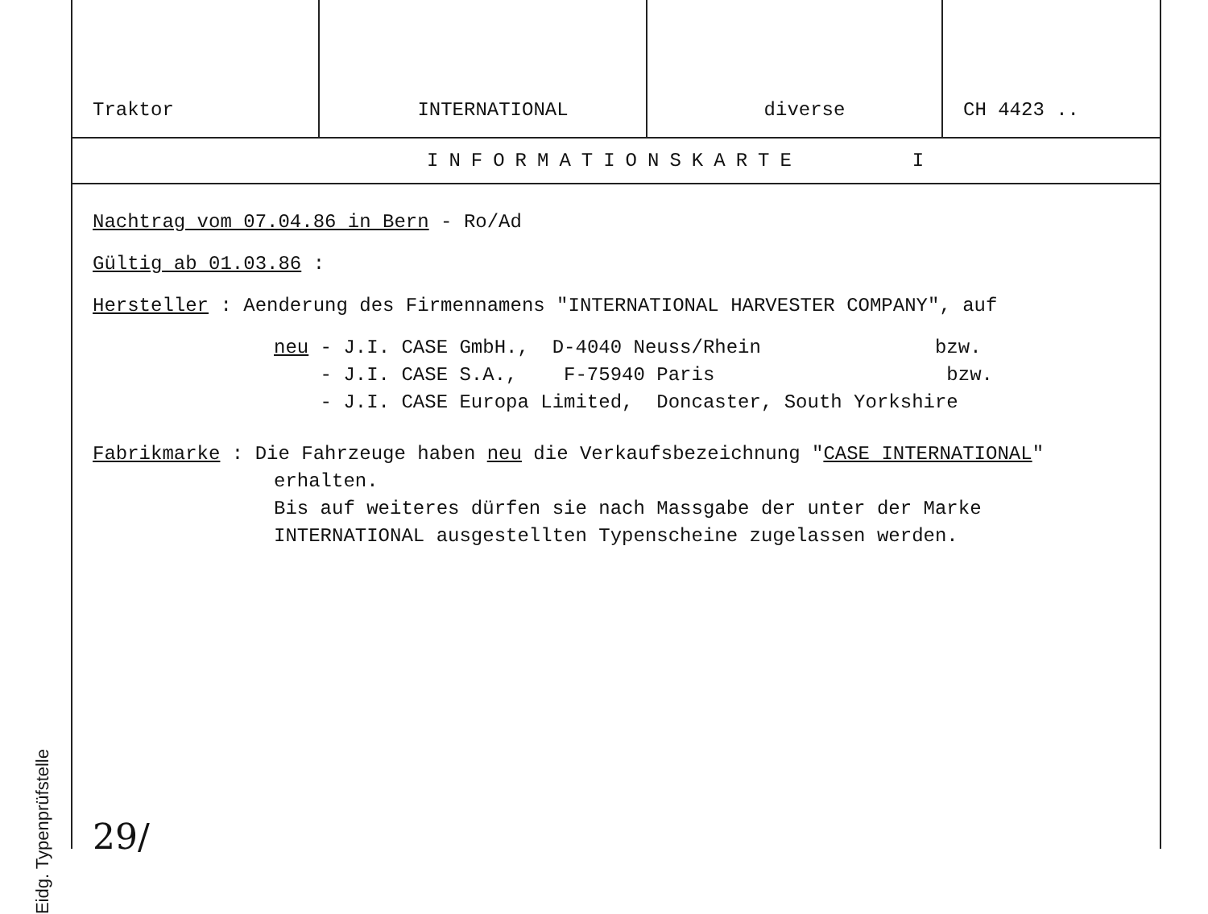Eidg. Typenprüfstelle
| Traktor | INTERNATIONAL | diverse | CH 4423 .. |
INFORMATIONSKARTE I
Nachtrag vom 07.04.86 in Bern - Ro/Ad
Gültig ab 01.03.86 :
Hersteller : Aenderung des Firmennamens "INTERNATIONAL HARVESTER COMPANY", auf
neu - J.I. CASE GmbH., D-4040 Neuss/Rhein bzw.
- J.I. CASE S.A., F-75940 Paris bzw.
- J.I. CASE Europa Limited, Doncaster, South Yorkshire
Fabrikmarke : Die Fahrzeuge haben neu die Verkaufsbezeichnung "CASE INTERNATIONAL"
erhalten.
Bis auf weiteres dürfen sie nach Massgabe der unter der Marke
INTERNATIONAL ausgestellten Typenscheine zugelassen werden.
29/